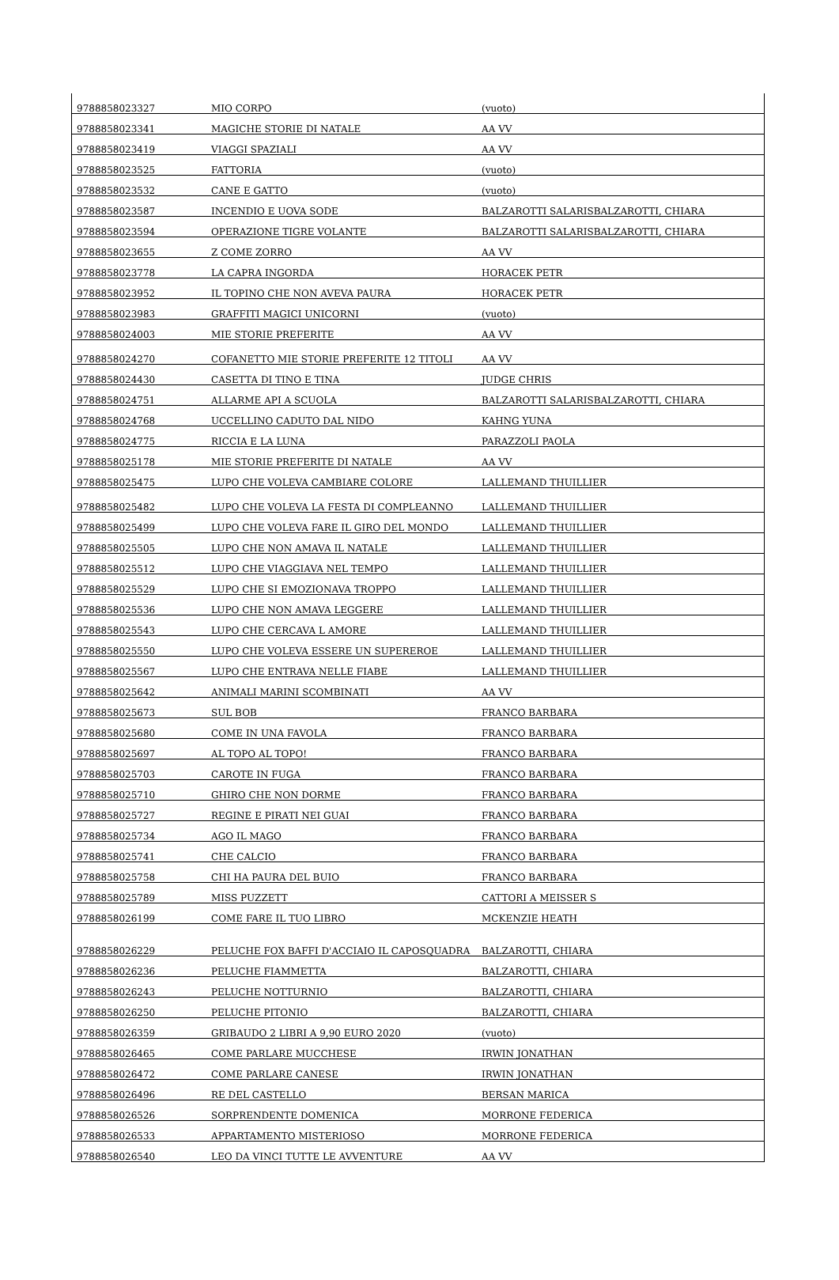| 9788858023327 | MIO CORPO | (vuoto) |
| 9788858023341 | MAGICHE STORIE DI NATALE | AA VV |
| 9788858023419 | VIAGGI SPAZIALI | AA VV |
| 9788858023525 | FATTORIA | (vuoto) |
| 9788858023532 | CANE E GATTO | (vuoto) |
| 9788858023587 | INCENDIO E UOVA SODE | BALZAROTTI SALARISBALZAROTTI, CHIARA |
| 9788858023594 | OPERAZIONE TIGRE VOLANTE | BALZAROTTI SALARISBALZAROTTI, CHIARA |
| 9788858023655 | Z COME ZORRO | AA VV |
| 9788858023778 | LA CAPRA INGORDA | HORACEK PETR |
| 9788858023952 | IL TOPINO CHE NON AVEVA PAURA | HORACEK PETR |
| 9788858023983 | GRAFFITI MAGICI UNICORNI | (vuoto) |
| 9788858024003 | MIE STORIE PREFERITE | AA VV |
| 9788858024270 | COFANETTO MIE STORIE PREFERITE 12 TITOLI | AA VV |
| 9788858024430 | CASETTA DI TINO E TINA | JUDGE CHRIS |
| 9788858024751 | ALLARME API A SCUOLA | BALZAROTTI SALARISBALZAROTTI, CHIARA |
| 9788858024768 | UCCELLINO CADUTO DAL NIDO | KAHNG YUNA |
| 9788858024775 | RICCIA E LA LUNA | PARAZZOLI PAOLA |
| 9788858025178 | MIE STORIE PREFERITE DI NATALE | AA VV |
| 9788858025475 | LUPO CHE VOLEVA CAMBIARE COLORE | LALLEMAND THUILLIER |
| 9788858025482 | LUPO CHE VOLEVA LA FESTA DI COMPLEANNO | LALLEMAND THUILLIER |
| 9788858025499 | LUPO CHE VOLEVA FARE IL GIRO DEL MONDO | LALLEMAND THUILLIER |
| 9788858025505 | LUPO CHE NON AMAVA IL NATALE | LALLEMAND THUILLIER |
| 9788858025512 | LUPO CHE VIAGGIAVA NEL TEMPO | LALLEMAND THUILLIER |
| 9788858025529 | LUPO CHE SI EMOZIONAVA TROPPO | LALLEMAND THUILLIER |
| 9788858025536 | LUPO CHE NON AMAVA LEGGERE | LALLEMAND THUILLIER |
| 9788858025543 | LUPO CHE CERCAVA L AMORE | LALLEMAND THUILLIER |
| 9788858025550 | LUPO CHE VOLEVA ESSERE UN SUPEREROE | LALLEMAND THUILLIER |
| 9788858025567 | LUPO CHE ENTRAVA NELLE FIABE | LALLEMAND THUILLIER |
| 9788858025642 | ANIMALI MARINI SCOMBINATI | AA VV |
| 9788858025673 | SUL BOB | FRANCO BARBARA |
| 9788858025680 | COME IN UNA FAVOLA | FRANCO BARBARA |
| 9788858025697 | AL TOPO AL TOPO! | FRANCO BARBARA |
| 9788858025703 | CAROTE IN FUGA | FRANCO BARBARA |
| 9788858025710 | GHIRO CHE NON DORME | FRANCO BARBARA |
| 9788858025727 | REGINE E PIRATI NEI GUAI | FRANCO BARBARA |
| 9788858025734 | AGO IL MAGO | FRANCO BARBARA |
| 9788858025741 | CHE CALCIO | FRANCO BARBARA |
| 9788858025758 | CHI HA PAURA DEL BUIO | FRANCO BARBARA |
| 9788858025789 | MISS PUZZETT | CATTORI A MEISSER S |
| 9788858026199 | COME FARE IL TUO LIBRO | MCKENZIE HEATH |
| 9788858026229 | PELUCHE FOX BAFFI D'ACCIAIO IL CAPOSQUADRA | BALZAROTTI, CHIARA |
| 9788858026236 | PELUCHE FIAMMETTA | BALZAROTTI, CHIARA |
| 9788858026243 | PELUCHE NOTTURNIO | BALZAROTTI, CHIARA |
| 9788858026250 | PELUCHE PITONIO | BALZAROTTI, CHIARA |
| 9788858026359 | GRIBAUDO 2 LIBRI A 9,90 EURO 2020 | (vuoto) |
| 9788858026465 | COME PARLARE MUCCHESE | IRWIN JONATHAN |
| 9788858026472 | COME PARLARE CANESE | IRWIN JONATHAN |
| 9788858026496 | RE DEL CASTELLO | BERSAN MARICA |
| 9788858026526 | SORPRENDENTE DOMENICA | MORRONE FEDERICA |
| 9788858026533 | APPARTAMENTO MISTERIOSO | MORRONE FEDERICA |
| 9788858026540 | LEO DA VINCI TUTTE LE AVVENTURE | AA VV |